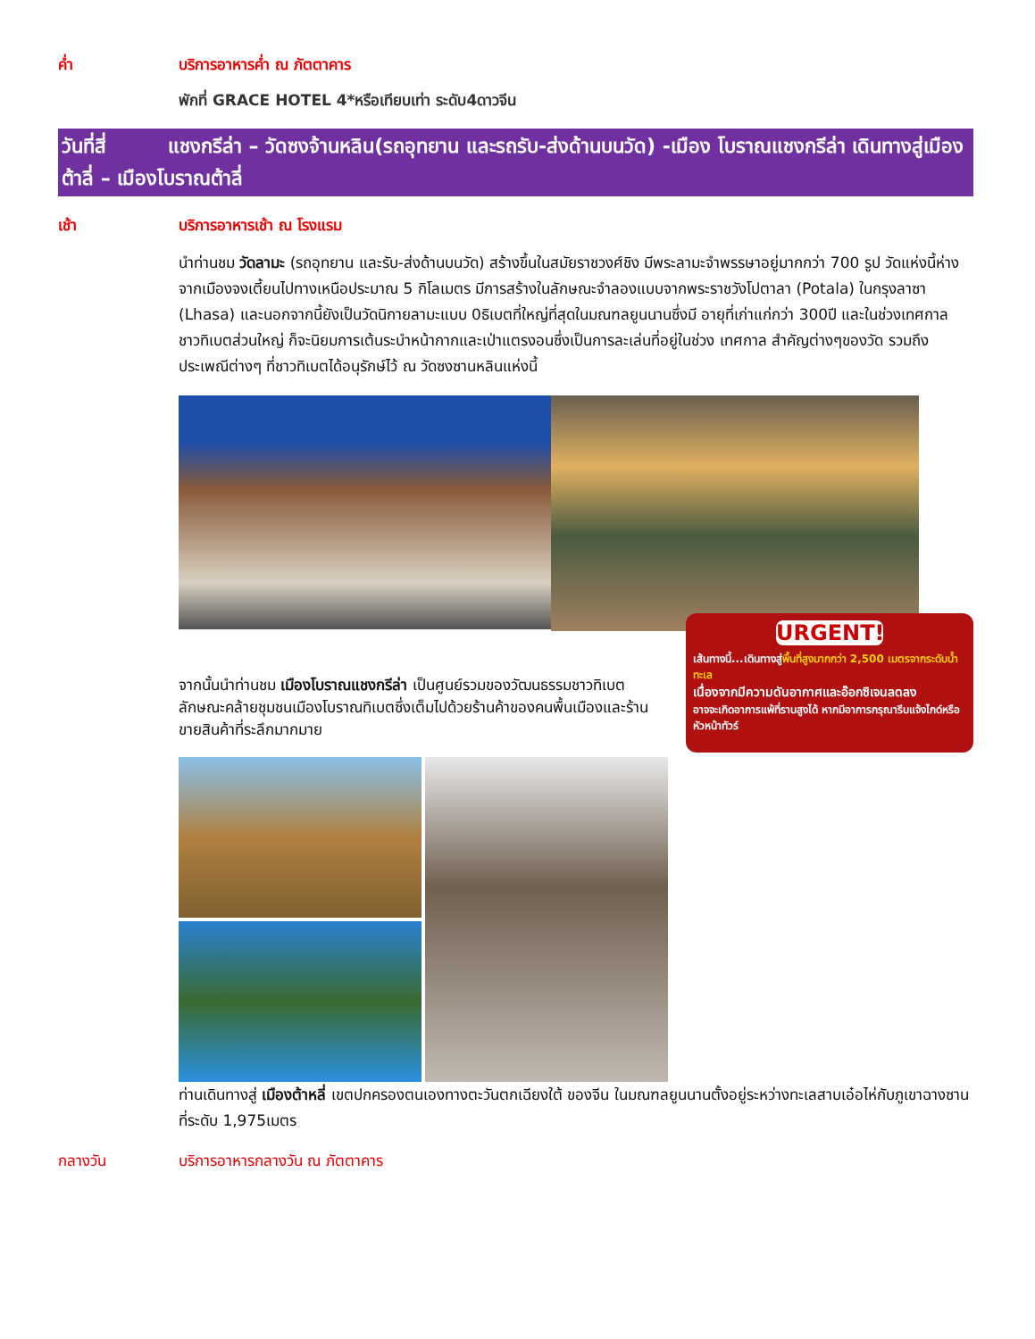ค่ำ บริการอาหารค่ำ ณ ภัตตาคาร
พักที่ GRACE HOTEL 4*หรือเทียบเท่า ระดับ4ดาวจีน
วันที่สี่ แชงกรีล่า – วัดซงจ้านหลิน(รถอุทยาน และรถรับ-ส่งด้านบนวัด) -เมือง โบราณแชงกรีล่า เดินทางสู่เมืองต้าลี่ – เมืองโบราณต้าลี่
เช้า บริการอาหารเช้า ณ โรงแรม
นำท่านชม วัดลามะ (รถอุทยาน และรับ-ส่งด้านบนวัด) สร้างขึ้นในสมัยราชวงศ์ชิง มีพระลามะจำพรรษาอยู่มากกว่า 700 รูป วัดแห่งนี้ห่างจากเมืองจงเตี้ยนไปทางเหนือประมาณ 5 กิโลเมตร มีการสร้างในลักษณะจำลองแบบจากพระราชวังโปตาลา (Potala) ในกรุงลาซา (Lhasa) และนอกจากนี้ยังเป็นวัดนิกายลามะแบบ 0ธิเบตที่ใหญ่ที่สุดในมณฑลยูนนานซึ่งมี อายุที่เก่าแก่กว่า 300ปี และในช่วงเทศกาล ชาวทิเบตส่วนใหญ่ ก็จะนิยมการเต้นระบำหน้ากากและเป่าแตรงอนซึ่งเป็นการละเล่นที่อยู่ในช่วง เทศกาล สำคัญต่างๆของวัด รวมถึงประเพณีต่างๆ ที่ชาวทิเบตได้อนุรักษ์ไว้ ณ วัดซงซานหลินแห่งนี้
จากนั้นนำท่านชม เมืองโบราณแชงกรีล่า เป็นศูนย์รวมของวัฒนธรรมชาวทิเบตลักษณะคล้ายชุมชนเมืองโบราณทิเบตซึ่งเต็มไปด้วยร้านค้าของคนพื้นเมืองและร้านขายสินค้าที่ระลึกมากมาย
URGENT!
เส้นทางนี้...เดินทางสู่พื้นที่สูงมากกว่า 2,500 เมตรจากระดับน้ำทะเล
เนื่องจากมีความดันอากาศและอ๊อกซิเจนลดลง
อาจจะเกิดอาการแพ้ที่ราบสูงได้ หากมีอาการกรุณารีบแจ้งไกด์หรือหัวหน้าทัวร์
ท่านเดินทางสู่ เมืองต้าหลี่ เขตปกครองตนเองทางตะวันตกเฉียงใต้ ของจีน ในมณฑลยูนนานตั้งอยู่ระหว่างทะเลสาบเอ๋อไห่กับภูเขาฉางซานที่ระดับ 1,975เมตร
กลางวัน บริการอาหารกลางวัน ณ ภัตตาคาร